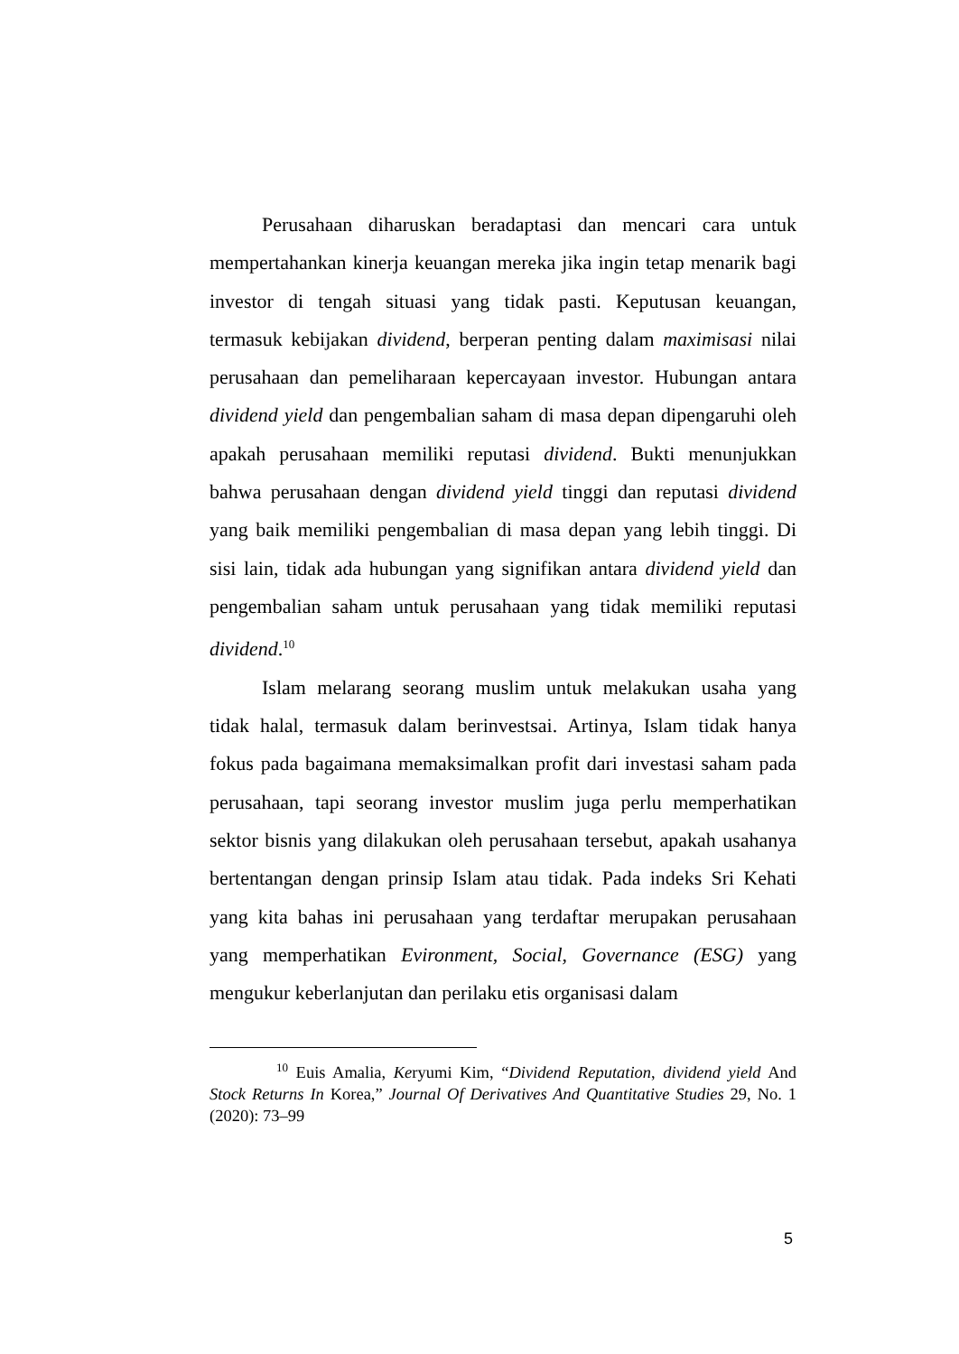Perusahaan diharuskan beradaptasi dan mencari cara untuk mempertahankan kinerja keuangan mereka jika ingin tetap menarik bagi investor di tengah situasi yang tidak pasti. Keputusan keuangan, termasuk kebijakan dividend, berperan penting dalam maximisasi nilai perusahaan dan pemeliharaan kepercayaan investor. Hubungan antara dividend yield dan pengembalian saham di masa depan dipengaruhi oleh apakah perusahaan memiliki reputasi dividend. Bukti menunjukkan bahwa perusahaan dengan dividend yield tinggi dan reputasi dividend yang baik memiliki pengembalian di masa depan yang lebih tinggi. Di sisi lain, tidak ada hubungan yang signifikan antara dividend yield dan pengembalian saham untuk perusahaan yang tidak memiliki reputasi dividend.<sup>10</sup>
Islam melarang seorang muslim untuk melakukan usaha yang tidak halal, termasuk dalam berinvestsai. Artinya, Islam tidak hanya fokus pada bagaimana memaksimalkan profit dari investasi saham pada perusahaan, tapi seorang investor muslim juga perlu memperhatikan sektor bisnis yang dilakukan oleh perusahaan tersebut, apakah usahanya bertentangan dengan prinsip Islam atau tidak. Pada indeks Sri Kehati yang kita bahas ini perusahaan yang terdaftar merupakan perusahaan yang memperhatikan Evironment, Social, Governance (ESG) yang mengukur keberlanjutan dan perilaku etis organisasi dalam
<sup>10</sup> Euis Amalia, Keryumi Kim, “Dividend Reputation, dividend yield And Stock Returns In Korea,” Journal Of Derivatives And Quantitative Studies 29, No. 1 (2020): 73–99
5